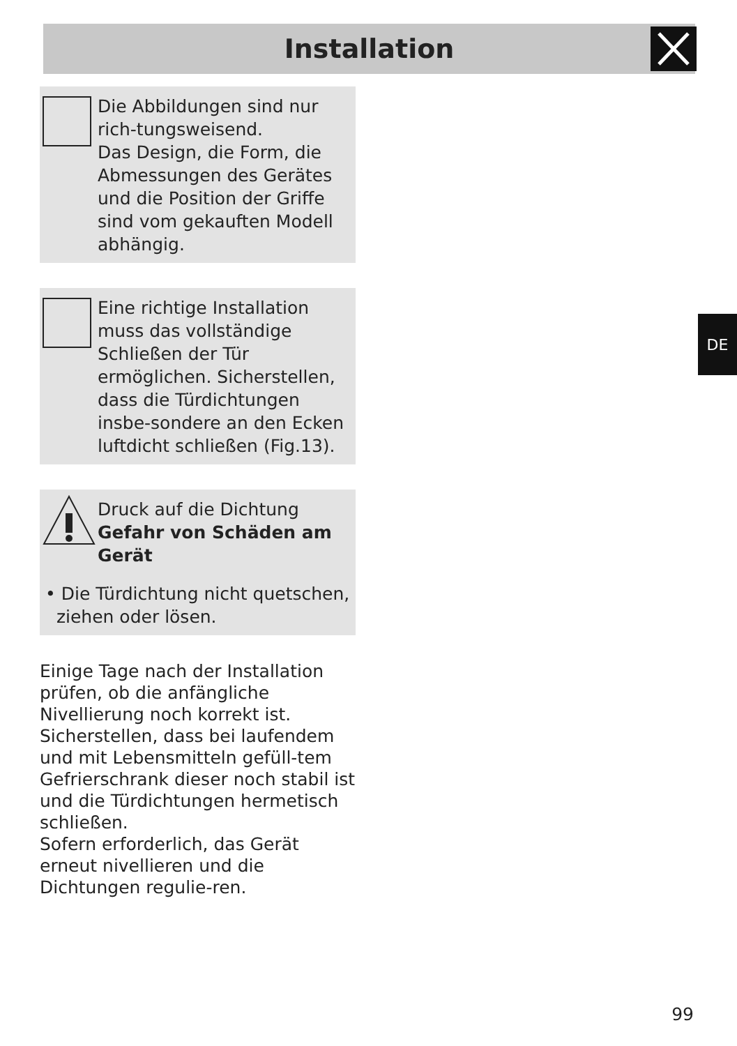Installation
Die Abbildungen sind nur rich-tungsweisend.
Das Design, die Form, die Abmessungen des Gerätes und die Position der Griffe sind vom gekauften Modell abhängig.
Eine richtige Installation muss das vollständige Schließen der Tür ermöglichen. Sicherstellen, dass die Türdichtungen insbe-sondere an den Ecken luftdicht schließen (Fig.13).
Druck auf die Dichtung
Gefahr von Schäden am Gerät
• Die Türdichtung nicht quetschen,
ziehen oder lösen.
Einige Tage nach der Installation prüfen, ob die anfängliche Nivellierung noch korrekt ist. Sicherstellen, dass bei laufendem und mit Lebensmitteln gefüll-tem Gefrierschrank dieser noch stabil ist und die Türdichtungen hermetisch schließen.
Sofern erforderlich, das Gerät erneut nivellieren und die Dichtungen regulie-ren.
DE
99